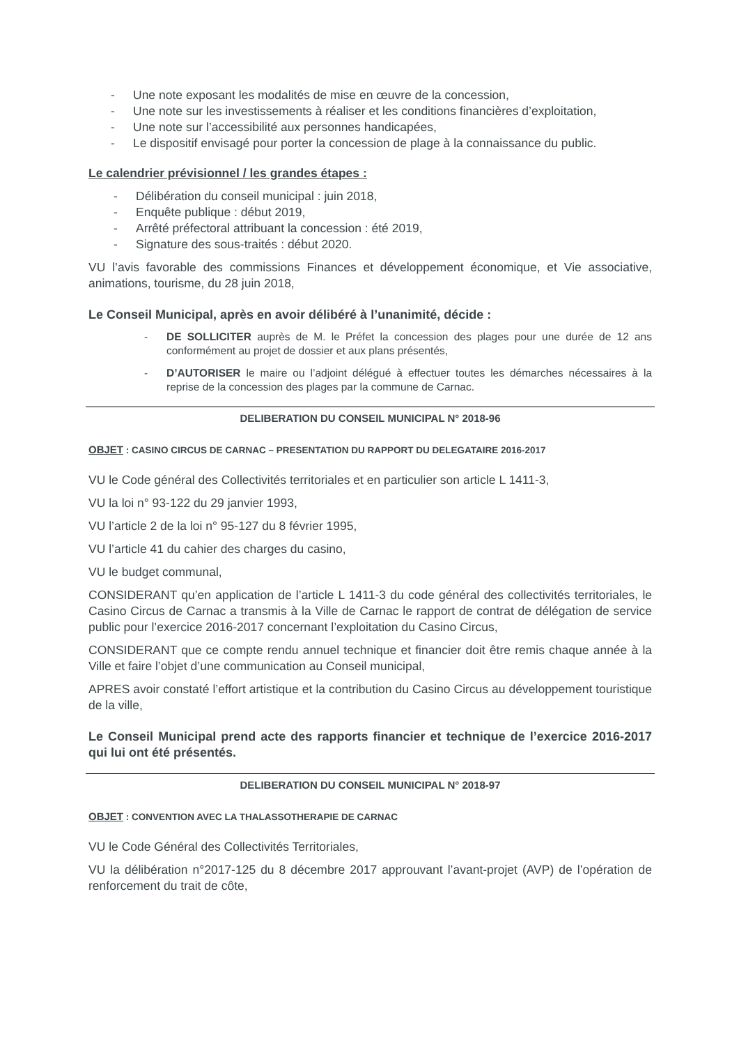- Une note exposant les modalités de mise en œuvre de la concession,
- Une note sur les investissements à réaliser et les conditions financières d’exploitation,
- Une note sur l’accessibilité aux personnes handicapées,
- Le dispositif envisagé pour porter la concession de plage à la connaissance du public.
Le calendrier prévisionnel / les grandes étapes :
- Délibération du conseil municipal : juin 2018,
- Enquête publique : début 2019,
- Arrêté préfectoral attribuant la concession : été 2019,
- Signature des sous-traités : début 2020.
VU l’avis favorable des commissions Finances et développement économique, et Vie associative, animations, tourisme, du 28 juin 2018,
Le Conseil Municipal, après en avoir délibéré à l’unanimité, décide :
- DE SOLLICITER auprès de M. le Préfet la concession des plages pour une durée de 12 ans conformément au projet de dossier et aux plans présentés,
- D’AUTORISER le maire ou l’adjoint délégué à effectuer toutes les démarches nécessaires à la reprise de la concession des plages par la commune de Carnac.
DELIBERATION DU CONSEIL MUNICIPAL N° 2018-96
OBJET : CASINO CIRCUS DE CARNAC – PRESENTATION DU RAPPORT DU DELEGATAIRE 2016-2017
VU le Code général des Collectivités territoriales et en particulier son article L 1411-3,
VU la loi n° 93-122 du 29 janvier 1993,
VU l’article 2 de la loi n° 95-127 du 8 février 1995,
VU l’article 41 du cahier des charges du casino,
VU le budget communal,
CONSIDERANT qu’en application de l’article L 1411-3 du code général des collectivités territoriales, le Casino Circus de Carnac a transmis à la Ville de Carnac le rapport de contrat de délégation de service public pour l’exercice 2016-2017 concernant l’exploitation du Casino Circus,
CONSIDERANT que ce compte rendu annuel technique et financier doit être remis chaque année à la Ville et faire l’objet d’une communication au Conseil municipal,
APRES avoir constaté l’effort artistique et la contribution du Casino Circus au développement touristique de la ville,
Le Conseil Municipal prend acte des rapports financier et technique de l’exercice 2016-2017 qui lui ont été présentés.
DELIBERATION DU CONSEIL MUNICIPAL N° 2018-97
OBJET : CONVENTION AVEC LA THALASSOTHERAPIE DE CARNAC
VU le Code Général des Collectivités Territoriales,
VU la délibération n°2017-125 du 8 décembre 2017 approuvant l’avant-projet (AVP) de l’opération de renforcement du trait de côte,